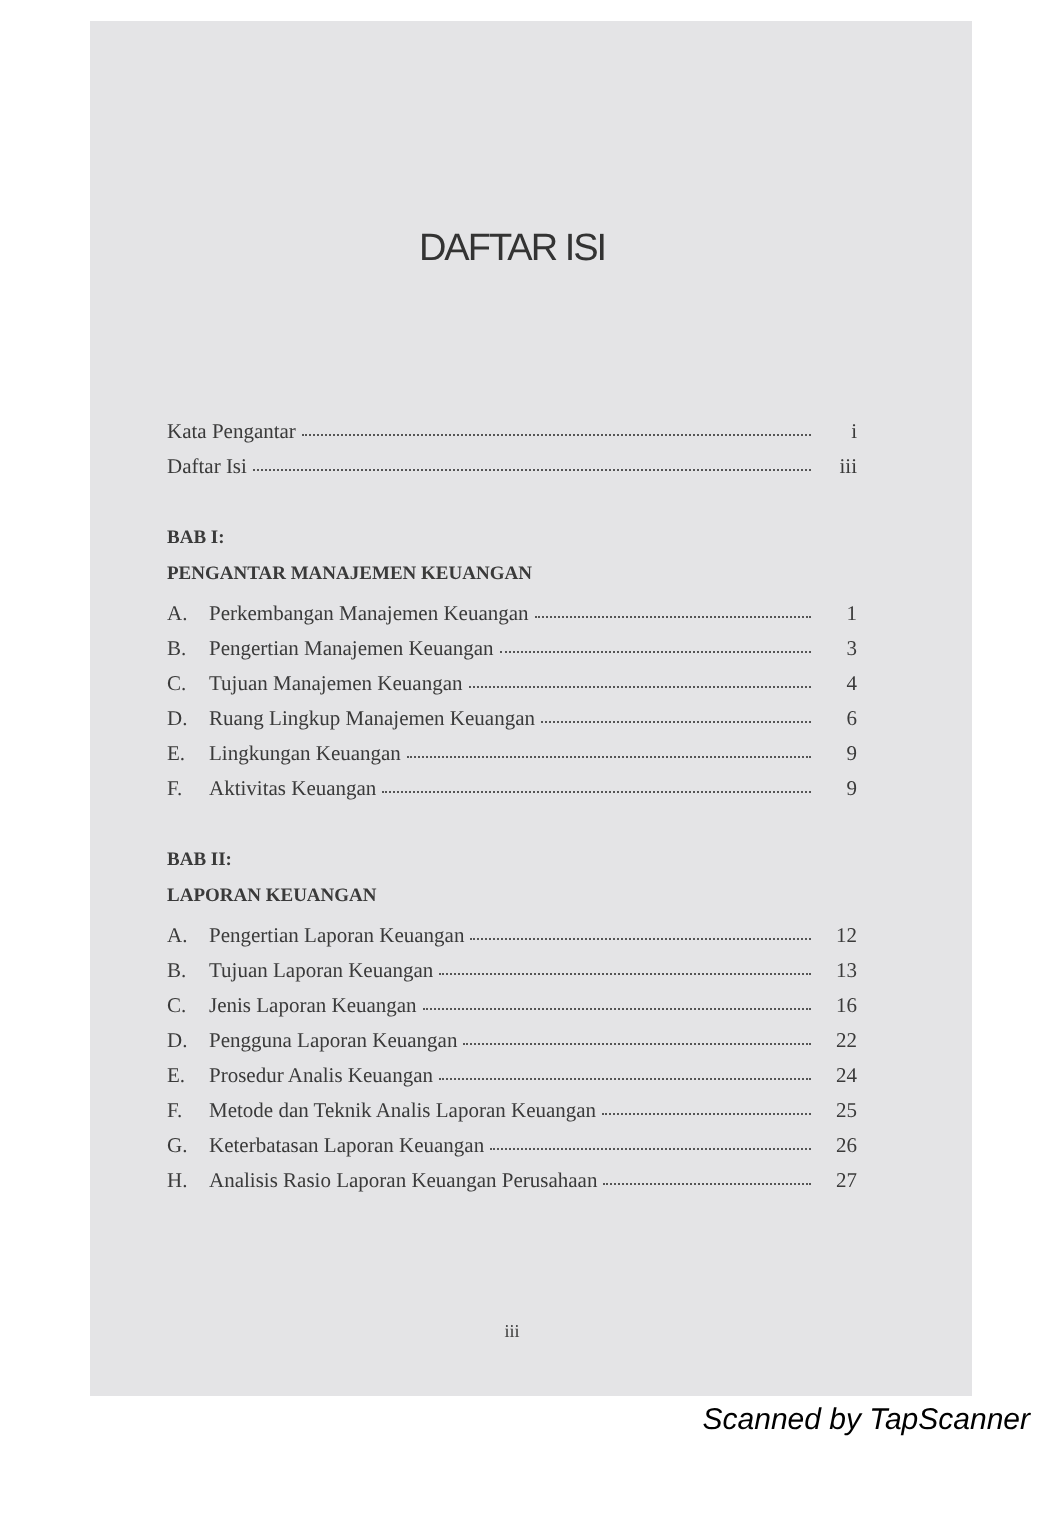DAFTAR ISI
Kata Pengantar i
Daftar Isi iii
BAB I:
PENGANTAR MANAJEMEN KEUANGAN
A. Perkembangan Manajemen Keuangan 1
B. Pengertian Manajemen Keuangan 3
C. Tujuan Manajemen Keuangan 4
D. Ruang Lingkup Manajemen Keuangan 6
E. Lingkungan Keuangan 9
F. Aktivitas Keuangan 9
BAB II:
LAPORAN KEUANGAN
A. Pengertian Laporan Keuangan 12
B. Tujuan Laporan Keuangan 13
C. Jenis Laporan Keuangan 16
D. Pengguna Laporan Keuangan 22
E. Prosedur Analis Keuangan 24
F. Metode dan Teknik Analis Laporan Keuangan 25
G. Keterbatasan Laporan Keuangan 26
H. Analisis Rasio Laporan Keuangan Perusahaan 27
iii
Scanned by TapScanner